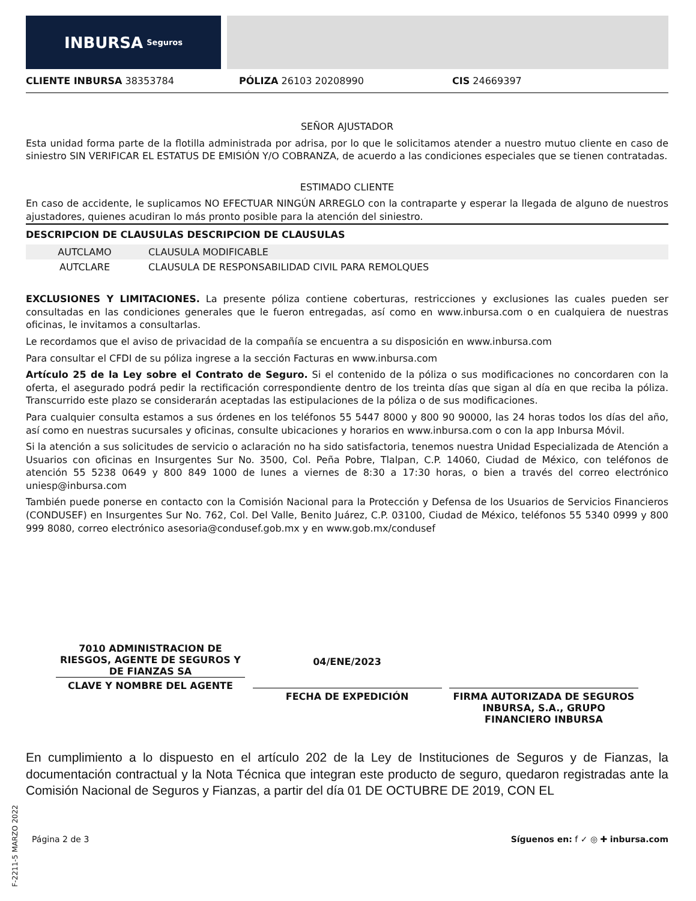INBURSA Seguros
CLIENTE INBURSA 38353784 PÓLIZA 26103 20208990 CIS 24669397
SEÑOR AJUSTADOR
Esta unidad forma parte de la flotilla administrada por adrisa, por lo que le solicitamos atender a nuestro mutuo cliente en caso de siniestro SIN VERIFICAR EL ESTATUS DE EMISIÓN Y/O COBRANZA, de acuerdo a las condiciones especiales que se tienen contratadas.
ESTIMADO CLIENTE
En caso de accidente, le suplicamos NO EFECTUAR NINGÚN ARREGLO con la contraparte y esperar la llegada de alguno de nuestros ajustadores, quienes acudiran lo más pronto posible para la atención del siniestro.
DESCRIPCION DE CLAUSULAS DESCRIPCION DE CLAUSULAS
| AUTCLAMO | CLAUSULA MODIFICABLE |
| AUTCLARE | CLAUSULA DE RESPONSABILIDAD CIVIL PARA REMOLQUES |
EXCLUSIONES Y LIMITACIONES. La presente póliza contiene coberturas, restricciones y exclusiones las cuales pueden ser consultadas en las condiciones generales que le fueron entregadas, así como en www.inbursa.com o en cualquiera de nuestras oficinas, le invitamos a consultarlas.
Le recordamos que el aviso de privacidad de la compañía se encuentra a su disposición en www.inbursa.com
Para consultar el CFDI de su póliza ingrese a la sección Facturas en www.inbursa.com
Artículo 25 de la Ley sobre el Contrato de Seguro. Si el contenido de la póliza o sus modificaciones no concordaren con la oferta, el asegurado podrá pedir la rectificación correspondiente dentro de los treinta días que sigan al día en que reciba la póliza. Transcurrido este plazo se considerarán aceptadas las estipulaciones de la póliza o de sus modificaciones.
Para cualquier consulta estamos a sus órdenes en los teléfonos 55 5447 8000 y 800 90 90000, las 24 horas todos los días del año, así como en nuestras sucursales y oficinas, consulte ubicaciones y horarios en www.inbursa.com o con la app Inbursa Móvil.
Si la atención a sus solicitudes de servicio o aclaración no ha sido satisfactoria, tenemos nuestra Unidad Especializada de Atención a Usuarios con oficinas en Insurgentes Sur No. 3500, Col. Peña Pobre, Tlalpan, C.P. 14060, Ciudad de México, con teléfonos de atención 55 5238 0649 y 800 849 1000 de lunes a viernes de 8:30 a 17:30 horas, o bien a través del correo electrónico uniesp@inbursa.com
También puede ponerse en contacto con la Comisión Nacional para la Protección y Defensa de los Usuarios de Servicios Financieros (CONDUSEF) en Insurgentes Sur No. 762, Col. Del Valle, Benito Juárez, C.P. 03100, Ciudad de México, teléfonos 55 5340 0999 y 800 999 8080, correo electrónico asesoria@condusef.gob.mx y en www.gob.mx/condusef
7010 ADMINISTRACION DE RIESGOS, AGENTE DE SEGUROS Y DE FIANZAS SA
CLAVE Y NOMBRE DEL AGENTE
04/ENE/2023
FECHA DE EXPEDICIÓN
FIRMA AUTORIZADA DE SEGUROS INBURSA, S.A., GRUPO FINANCIERO INBURSA
En cumplimiento a lo dispuesto en el artículo 202 de la Ley de Instituciones de Seguros y de Fianzas, la documentación contractual y la Nota Técnica que integran este producto de seguro, quedaron registradas ante la Comisión Nacional de Seguros y Fianzas, a partir del día 01 DE OCTUBRE DE 2019, CON EL
Página 2 de 3 Síguenos en: f ✓ ◎ ✚ inbursa.com
F-2211-5 MARZO 2022